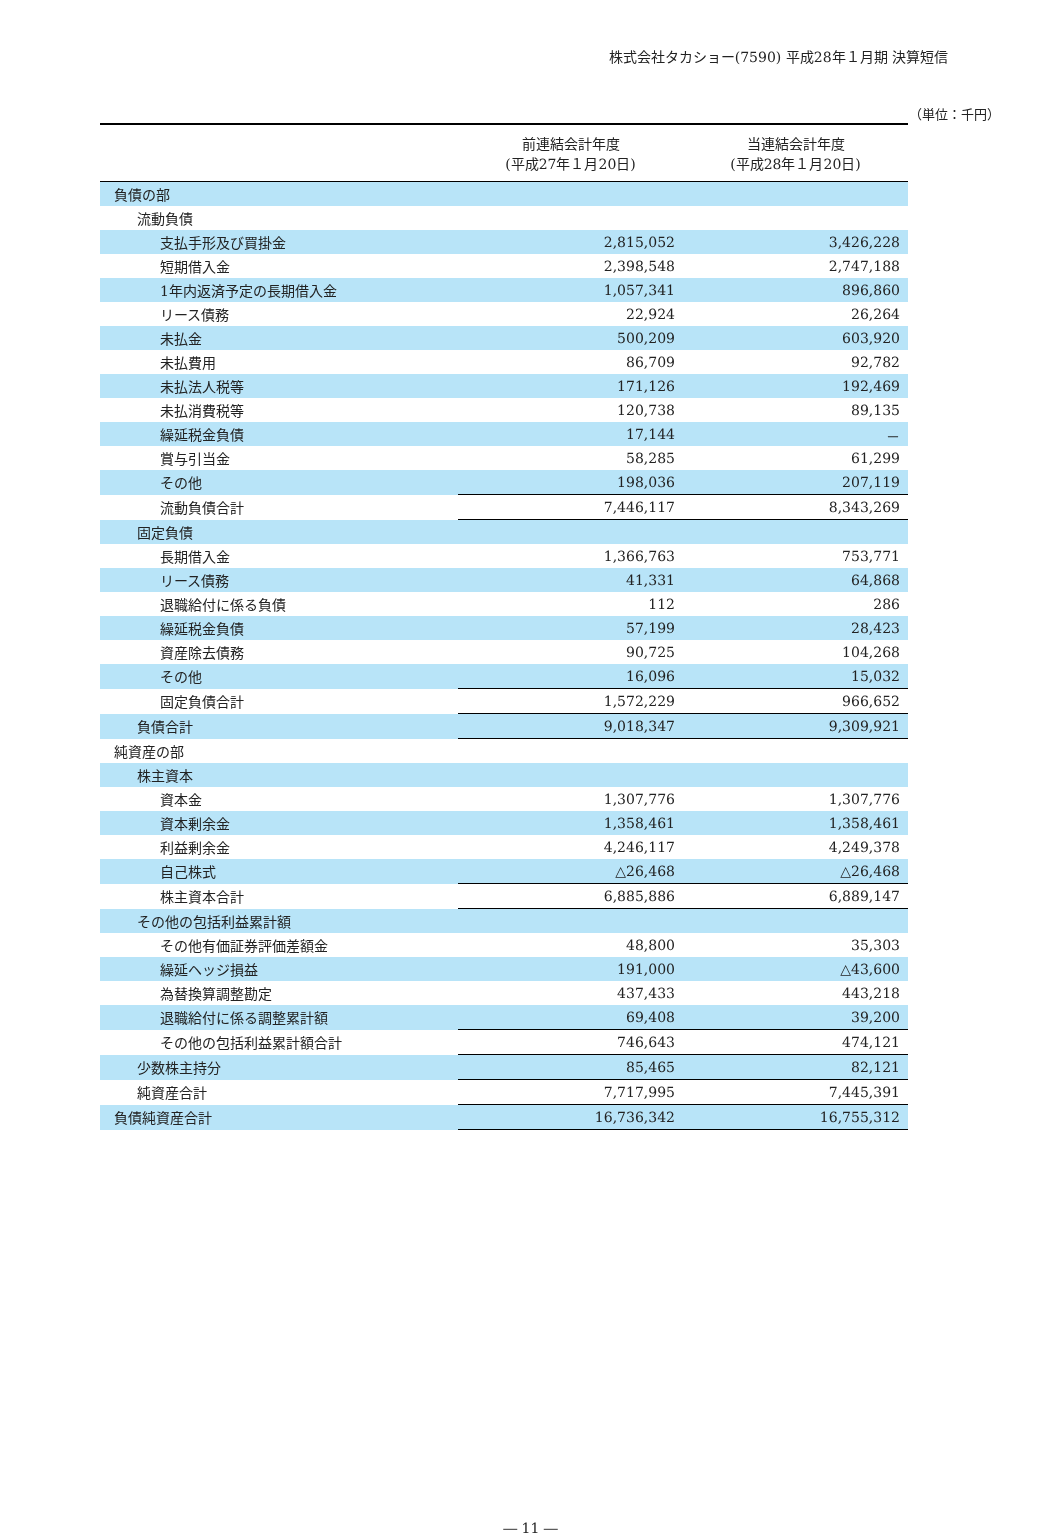株式会社タカショー(7590) 平成28年１月期 決算短信
（単位：千円）
| | 前連結会計年度 (平成27年１月20日) | 当連結会計年度 (平成28年１月20日) |
| --- | --- | --- |
| 負債の部 | | |
| 流動負債 | | |
| 支払手形及び買掛金 | 2,815,052 | 3,426,228 |
| 短期借入金 | 2,398,548 | 2,747,188 |
| 1年内返済予定の長期借入金 | 1,057,341 | 896,860 |
| リース債務 | 22,924 | 26,264 |
| 未払金 | 500,209 | 603,920 |
| 未払費用 | 86,709 | 92,782 |
| 未払法人税等 | 171,126 | 192,469 |
| 未払消費税等 | 120,738 | 89,135 |
| 繰延税金負債 | 17,144 | － |
| 賞与引当金 | 58,285 | 61,299 |
| その他 | 198,036 | 207,119 |
| 流動負債合計 | 7,446,117 | 8,343,269 |
| 固定負債 | | |
| 長期借入金 | 1,366,763 | 753,771 |
| リース債務 | 41,331 | 64,868 |
| 退職給付に係る負債 | 112 | 286 |
| 繰延税金負債 | 57,199 | 28,423 |
| 資産除去債務 | 90,725 | 104,268 |
| その他 | 16,096 | 15,032 |
| 固定負債合計 | 1,572,229 | 966,652 |
| 負債合計 | 9,018,347 | 9,309,921 |
| 純資産の部 | | |
| 株主資本 | | |
| 資本金 | 1,307,776 | 1,307,776 |
| 資本剰余金 | 1,358,461 | 1,358,461 |
| 利益剰余金 | 4,246,117 | 4,249,378 |
| 自己株式 | △26,468 | △26,468 |
| 株主資本合計 | 6,885,886 | 6,889,147 |
| その他の包括利益累計額 | | |
| その他有価証券評価差額金 | 48,800 | 35,303 |
| 繰延ヘッジ損益 | 191,000 | △43,600 |
| 為替換算調整勘定 | 437,433 | 443,218 |
| 退職給付に係る調整累計額 | 69,408 | 39,200 |
| その他の包括利益累計額合計 | 746,643 | 474,121 |
| 少数株主持分 | 85,465 | 82,121 |
| 純資産合計 | 7,717,995 | 7,445,391 |
| 負債純資産合計 | 16,736,342 | 16,755,312 |
― 11 ―